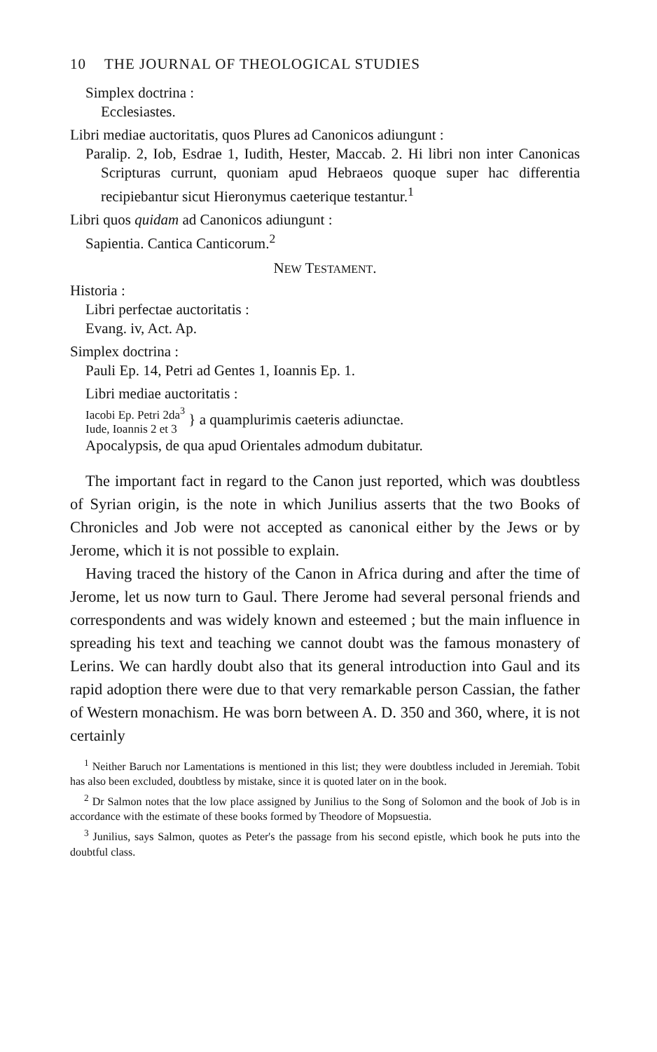10 THE JOURNAL OF THEOLOGICAL STUDIES
Simplex doctrina :
Ecclesiastes.
Libri mediae auctoritatis, quos Plures ad Canonicos adiungunt :
Paralip. 2, Iob, Esdrae 1, Iudith, Hester, Maccab. 2. Hi libri non inter Canonicas Scripturas currunt, quoniam apud Hebraeos quoque super hac differentia recipiebantur sicut Hieronymus caeterique testantur.<sup>1</sup>
Libri quos quidam ad Canonicos adiungunt :
Sapientia. Cantica Canticorum.<sup>2</sup>
NEW TESTAMENT.
Historia :
Libri perfectae auctoritatis :
Evang. iv, Act. Ap.
Simplex doctrina :
Pauli Ep. 14, Petri ad Gentes 1, Ioannis Ep. 1.
Libri mediae auctoritatis :
Iacobi Ep. Petri 2da<sup>3</sup>
Iude, Ioannis 2 et 3
} a quamplurimis caeteris adiunctae.
Apocalypsis, de qua apud Orientales admodum dubitatur.
The important fact in regard to the Canon just reported, which was doubtless of Syrian origin, is the note in which Junilius asserts that the two Books of Chronicles and Job were not accepted as canonical either by the Jews or by Jerome, which it is not possible to explain.
Having traced the history of the Canon in Africa during and after the time of Jerome, let us now turn to Gaul. There Jerome had several personal friends and correspondents and was widely known and esteemed ; but the main influence in spreading his text and teaching we cannot doubt was the famous monastery of Lerins. We can hardly doubt also that its general introduction into Gaul and its rapid adoption there were due to that very remarkable person Cassian, the father of Western monachism. He was born between A. D. 350 and 360, where, it is not certainly
<sup>1</sup> Neither Baruch nor Lamentations is mentioned in this list; they were doubtless included in Jeremiah. Tobit has also been excluded, doubtless by mistake, since it is quoted later on in the book.
<sup>2</sup> Dr Salmon notes that the low place assigned by Junilius to the Song of Solomon and the book of Job is in accordance with the estimate of these books formed by Theodore of Mopsuestia.
<sup>3</sup> Junilius, says Salmon, quotes as Peter's the passage from his second epistle, which book he puts into the doubtful class.